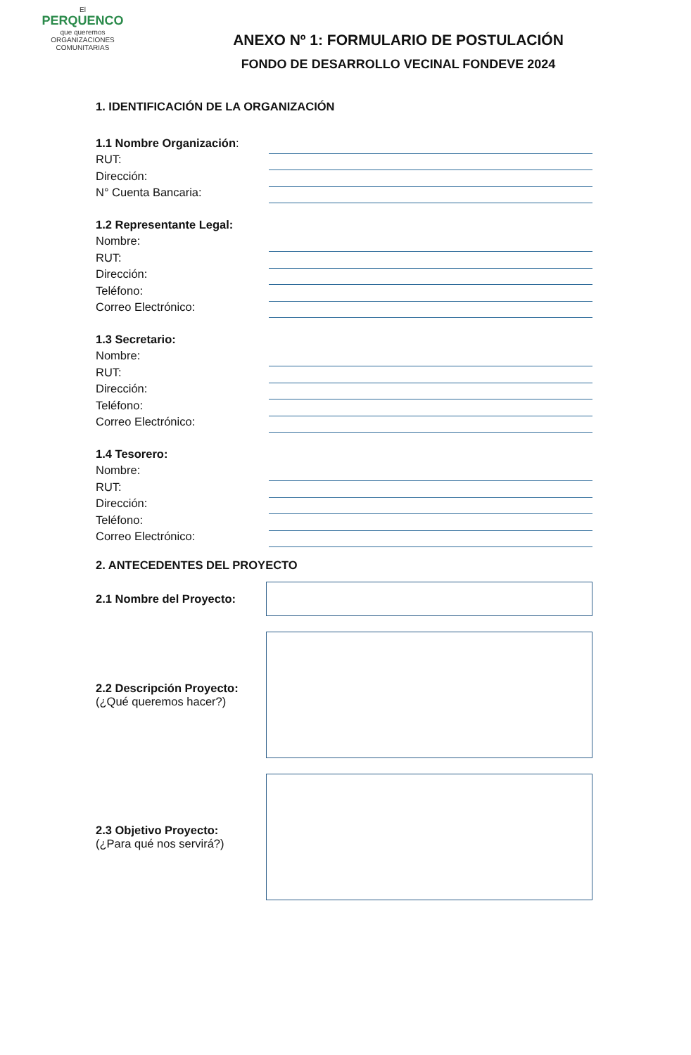El
PERQUENCO
que queremos
ORGANIZACIONES COMUNITARIAS
ANEXO Nº 1: FORMULARIO DE POSTULACIÓN
FONDO DE DESARROLLO VECINAL FONDEVE 2024
1. IDENTIFICACIÓN DE LA ORGANIZACIÓN
1.1 Nombre Organización:
RUT:
Dirección:
N° Cuenta Bancaria:
1.2 Representante Legal:
Nombre:
RUT:
Dirección:
Teléfono:
Correo Electrónico:
1.3 Secretario:
Nombre:
RUT:
Dirección:
Teléfono:
Correo Electrónico:
1.4 Tesorero:
Nombre:
RUT:
Dirección:
Teléfono:
Correo Electrónico:
2. ANTECEDENTES DEL PROYECTO
2.1 Nombre del Proyecto:
2.2 Descripción Proyecto:
(¿Qué queremos hacer?)
2.3 Objetivo Proyecto:
(¿Para qué nos servirá?)